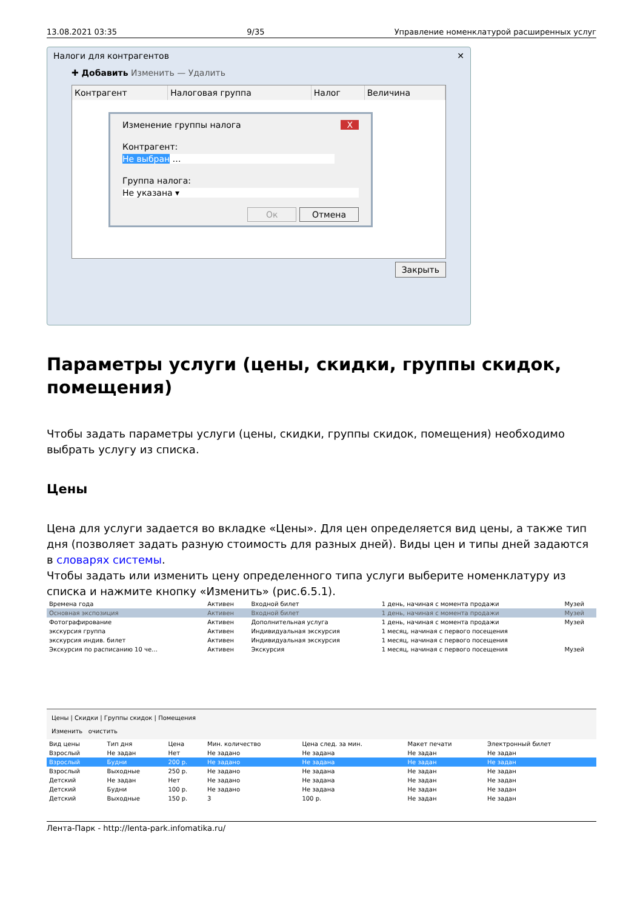13.08.2021 03:35 9/35 Управление номенклатурой расширенных услуг
Налоги для контрагентов ✕
✚ Добавить Изменить — Удалить
| Контрагент | Налоговая группа | Налог | Величина |
| --- | --- | --- | --- |
Изменение группы налога X
Контрагент:
Не выбран …
Группа налога:
Не указана ▾
Ок Отмена
Закрыть
Параметры услуги (цены, скидки, группы скидок, помещения)
Чтобы задать параметры услуги (цены, скидки, группы скидок, помещения) необходимо выбрать услугу из списка.
Цены
Цена для услуги задается во вкладке «Цены». Для цен определяется вид цены, а также тип дня (позволяет задать разную стоимость для разных дней). Виды цен и типы дней задаются в словарях системы.
Чтобы задать или изменить цену определенного типа услуги выберите номенклатуру из списка и нажмите кнопку «Изменить» (рис.6.5.1).
| Времена года | Активен | Входной билет | 1 день, начиная с момента продажи | Музей |
| Основная экспозиция | Активен | Входной билет | 1 день, начиная с момента продажи | Музей |
| Фотографирование | Активен | Дополнительная услуга | 1 день, начиная с момента продажи | Музей |
| экскурсия группа | Активен | Индивидуальная экскурсия | 1 месяц, начиная с первого посещения | |
| экскурсия индив. билет | Активен | Индивидуальная экскурсия | 1 месяц, начиная с первого посещения | |
| Экскурсия по расписанию 10 че… | Активен | Экскурсия | 1 месяц, начиная с первого посещения | Музей |
Цены | Скидки | Группы скидок | Помещения
Изменить очистить
| Вид цены | Тип дня | Цена | Мин. количество | Цена след. за мин. | Макет печати | Электронный билет |
| --- | --- | --- | --- | --- | --- | --- |
| Взрослый | Не задан | Нет | Не задано | Не задана | Не задан | Не задан |
| Взрослый | Будни | 200 р. | Не задано | Не задана | Не задан | Не задан |
| Взрослый | Выходные | 250 р. | Не задано | Не задана | Не задан | Не задан |
| Детский | Не задан | Нет | Не задано | Не задана | Не задан | Не задан |
| Детский | Будни | 100 р. | Не задано | Не задана | Не задан | Не задан |
| Детский | Выходные | 150 р. | 3 | 100 р. | Не задан | Не задан |
Лента-Парк - http://lenta-park.infomatika.ru/